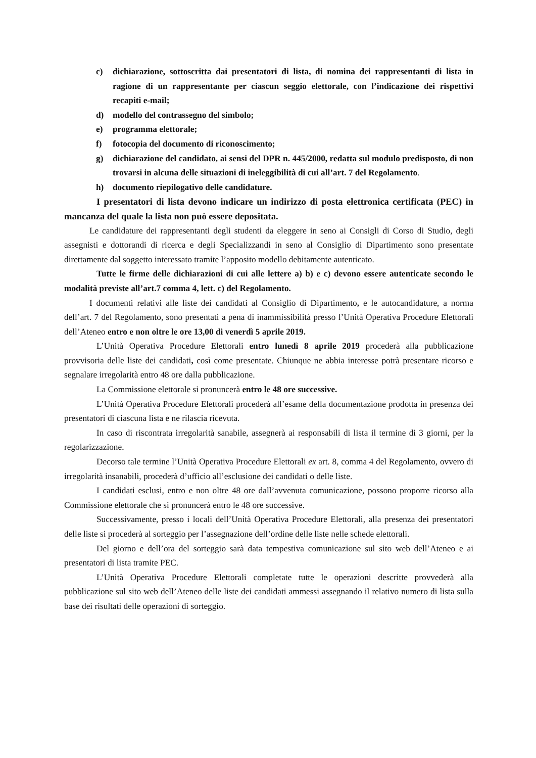c) dichiarazione, sottoscritta dai presentatori di lista, di nomina dei rappresentanti di lista in ragione di un rappresentante per ciascun seggio elettorale, con l’indicazione dei rispettivi recapiti e-mail;
d) modello del contrassegno del simbolo;
e) programma elettorale;
f) fotocopia del documento di riconoscimento;
g) dichiarazione del candidato, ai sensi del DPR n. 445/2000, redatta sul modulo predisposto, di non trovarsi in alcuna delle situazioni di ineleggibilità di cui all’art. 7 del Regolamento.
h) documento riepilogativo delle candidature.
I presentatori di lista devono indicare un indirizzo di posta elettronica certificata (PEC) in mancanza del quale la lista non può essere depositata.
Le candidature dei rappresentanti degli studenti da eleggere in seno ai Consigli di Corso di Studio, degli assegnisti e dottorandi di ricerca e degli Specializzandi in seno al Consiglio di Dipartimento sono presentate direttamente dal soggetto interessato tramite l’apposito modello debitamente autenticato.
Tutte le firme delle dichiarazioni di cui alle lettere a) b) e c) devono essere autenticate secondo le modalità previste all’art.7 comma 4, lett. c) del Regolamento.
I documenti relativi alle liste dei candidati al Consiglio di Dipartimento, e le autocandidature, a norma dell’art. 7 del Regolamento, sono presentati a pena di inammissibilità presso l’Unità Operativa Procedure Elettorali dell’Ateneo entro e non oltre le ore 13,00 di venerdì 5 aprile 2019.
L’Unità Operativa Procedure Elettorali entro lunedì 8 aprile 2019 procederà alla pubblicazione provvisoria delle liste dei candidati, così come presentate. Chiunque ne abbia interesse potrà presentare ricorso e segnalare irregolarità entro 48 ore dalla pubblicazione.
La Commissione elettorale si pronuncerà entro le 48 ore successive.
L’Unità Operativa Procedure Elettorali procederà all’esame della documentazione prodotta in presenza dei presentatori di ciascuna lista e ne rilascia ricevuta.
In caso di riscontrata irregolarità sanabile, assegnerà ai responsabili di lista il termine di 3 giorni, per la regolarizzazione.
Decorso tale termine l’Unità Operativa Procedure Elettorali ex art. 8, comma 4 del Regolamento, ovvero di irregolarità insanabili, procederà d’ufficio all’esclusione dei candidati o delle liste.
I candidati esclusi, entro e non oltre 48 ore dall’avvenuta comunicazione, possono proporre ricorso alla Commissione elettorale che si pronuncerà entro le 48 ore successive.
Successivamente, presso i locali dell’Unità Operativa Procedure Elettorali, alla presenza dei presentatori delle liste si procederà al sorteggio per l’assegnazione dell’ordine delle liste nelle schede elettorali.
Del giorno e dell’ora del sorteggio sarà data tempestiva comunicazione sul sito web dell’Ateneo e ai presentatori di lista tramite PEC.
L’Unità Operativa Procedure Elettorali completate tutte le operazioni descritte provvederà alla pubblicazione sul sito web dell’Ateneo delle liste dei candidati ammessi assegnando il relativo numero di lista sulla base dei risultati delle operazioni di sorteggio.